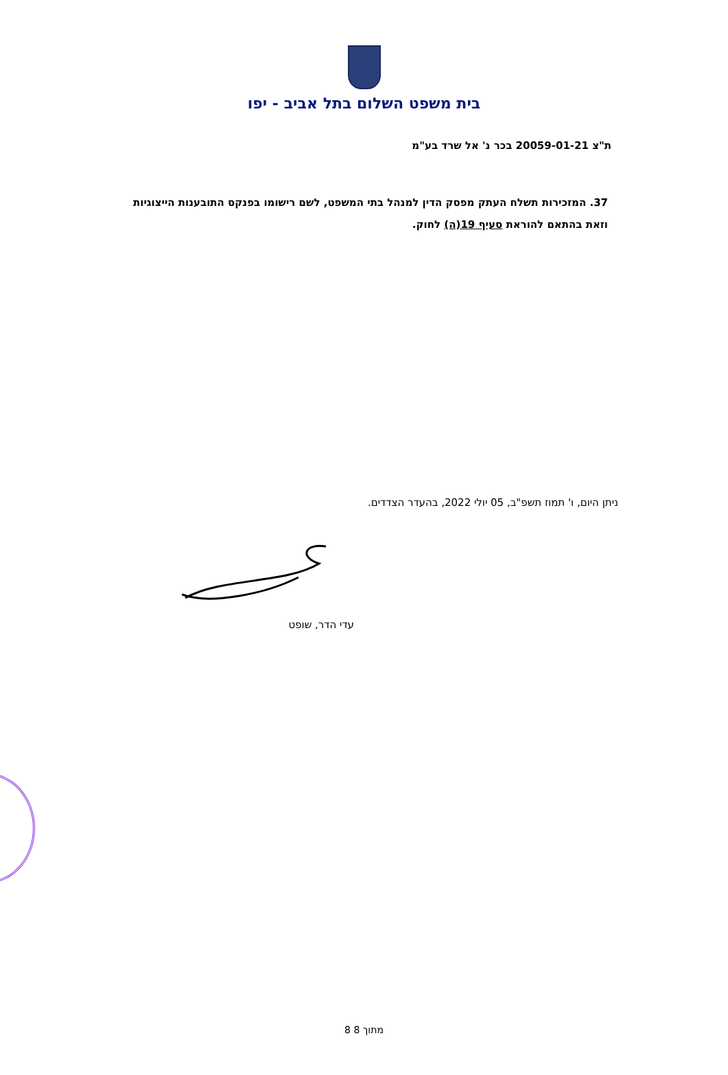בית משפט השלום בתל אביב - יפו
ת"צ 20059-01-21 בכר נ' אל שרד בע"מ
37. המזכירות תשלח העתק מפסק הדין למנהל בתי המשפט, לשם רישומו בפנקס התובענות הייצוגיות וזאת בהתאם להוראת סעיף 19(ה) לחוק.
ניתן היום, ו' תמוז תשפ"ב, 05 יולי 2022, בהעדר הצדדים.
עדי הדר, שופט
8 מתוך 8